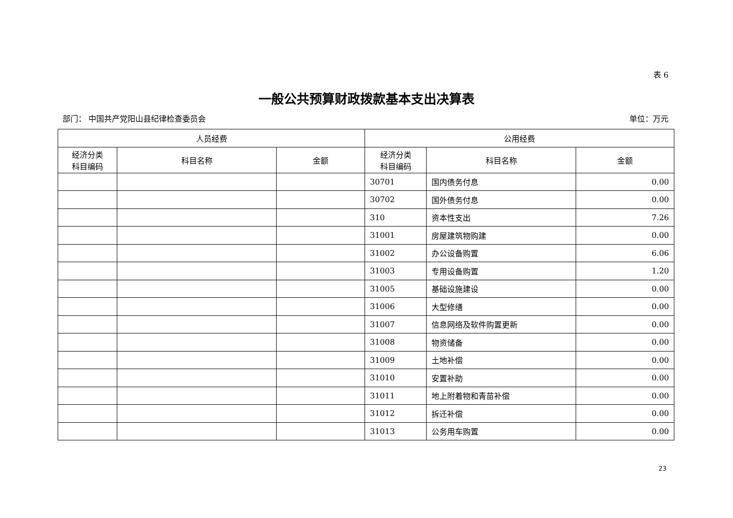表 6
一般公共预算财政拨款基本支出决算表
部门： 中国共产党阳山县纪律检查委员会 单位：万元
| 人员经费 | | | 公用经费 | | |
| --- | --- | --- | --- | --- | --- |
| 经济分类 科目编码 | 科目名称 | 金额 | 经济分类 科目编码 | 科目名称 | 金额 |
| | | | 30701 | 国内债务付息 | 0.00 |
| | | | 30702 | 国外债务付息 | 0.00 |
| | | | 310 | 资本性支出 | 7.26 |
| | | | 31001 | 房屋建筑物购建 | 0.00 |
| | | | 31002 | 办公设备购置 | 6.06 |
| | | | 31003 | 专用设备购置 | 1.20 |
| | | | 31005 | 基础设施建设 | 0.00 |
| | | | 31006 | 大型修缮 | 0.00 |
| | | | 31007 | 信息网络及软件购置更新 | 0.00 |
| | | | 31008 | 物资储备 | 0.00 |
| | | | 31009 | 土地补偿 | 0.00 |
| | | | 31010 | 安置补助 | 0.00 |
| | | | 31011 | 地上附着物和青苗补偿 | 0.00 |
| | | | 31012 | 拆迁补偿 | 0.00 |
| | | | 31013 | 公务用车购置 | 0.00 |
23